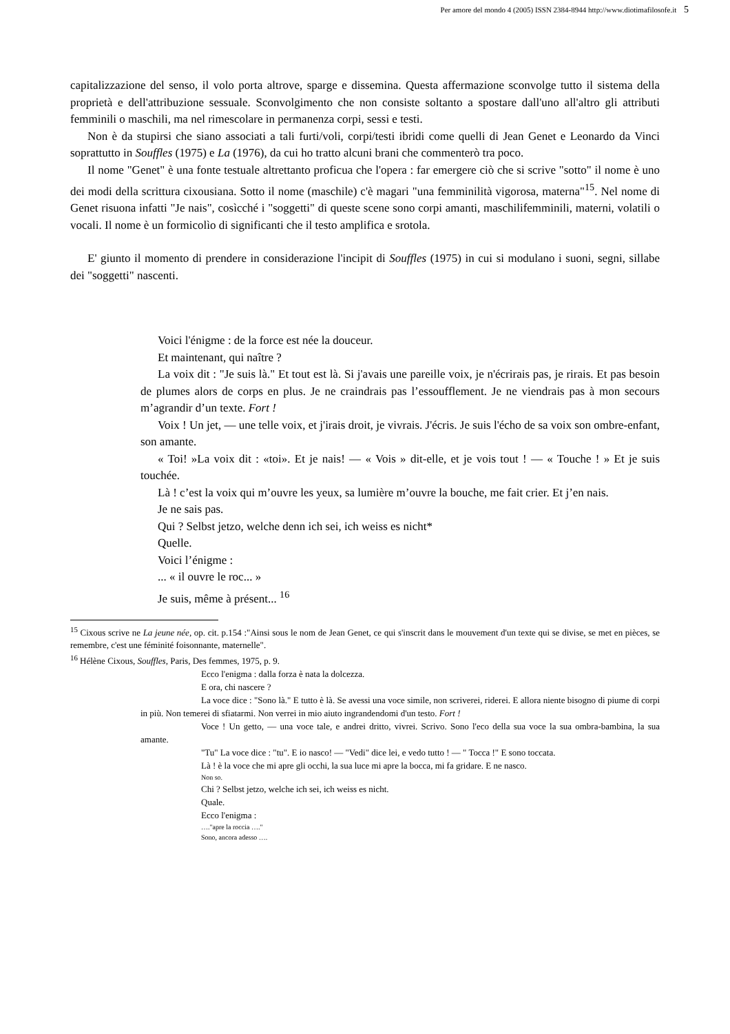Per amore del mondo 4 (2005) ISSN 2384-8944 http://www.diotimafilosofe.it 5
capitalizzazione del senso, il volo porta altrove, sparge e dissemina. Questa affermazione sconvolge tutto il sistema della proprietà e dell'attribuzione sessuale. Sconvolgimento che non consiste soltanto a spostare dall'uno all'altro gli attributi femminili o maschili, ma nel rimescolare in permanenza corpi, sessi e testi.
Non è da stupirsi che siano associati a tali furti/voli, corpi/testi ibridi come quelli di Jean Genet e Leonardo da Vinci soprattutto in Souffles (1975) e La (1976), da cui ho tratto alcuni brani che commenterò tra poco.
Il nome "Genet" è una fonte testuale altrettanto proficua che l'opera : far emergere ciò che si scrive "sotto" il nome è uno dei modi della scrittura cixousiana. Sotto il nome (maschile) c'è magari "una femminilità vigorosa, materna"<sup>15</sup>. Nel nome di Genet risuona infatti "Je nais", cosìcché i "soggetti" di queste scene sono corpi amanti, maschilifemminili, materni, volatili o vocali. Il nome è un formicolìo di significanti che il testo amplifica e srotola.
E' giunto il momento di prendere in considerazione l'incipit di Souffles (1975) in cui si modulano i suoni, segni, sillabe dei "soggetti" nascenti.
Voici l'énigme : de la force est née la douceur.
Et maintenant, qui naître ?
La voix dit : "Je suis là." Et tout est là. Si j'avais une pareille voix, je n'écrirais pas, je rirais. Et pas besoin de plumes alors de corps en plus. Je ne craindrais pas l’essoufflement. Je ne viendrais pas à mon secours m’agrandir d’un texte. Fort !
Voix ! Un jet, — une telle voix, et j'irais droit, je vivrais. J'écris. Je suis l'écho de sa voix son ombre-enfant, son amante.
« Toi! »La voix dit : «toi». Et je nais! — « Vois » dit-elle, et je vois tout ! — « Touche ! » Et je suis touchée.
Là ! c’est la voix qui m’ouvre les yeux, sa lumière m’ouvre la bouche, me fait crier. Et j’en nais.
Je ne sais pas.
Qui ? Selbst jetzo, welche denn ich sei, ich weiss es nicht*
Quelle.
Voici l’énigme :
... « il ouvre le roc... »
Je suis, même à présent... <sup>16</sup>
<sup>15</sup> Cixous scrive ne La jeune née, op. cit. p.154 :"Ainsi sous le nom de Jean Genet, ce qui s'inscrit dans le mouvement d'un texte qui se divise, se met en pièces, se remembre, c'est une féminité foisonnante, maternelle".
<sup>16</sup> Hélène Cixous, Souffles, Paris, Des femmes, 1975, p. 9.
Ecco l'enigma : dalla forza è nata la dolcezza.
E ora, chi nascere ?
La voce dice : "Sono là." E tutto è là. Se avessi una voce simile, non scriverei, riderei. E allora niente bisogno di piume di corpi in più. Non temerei di sfiatarmi. Non verrei in mio aiuto ingrandendomi d'un testo. Fort !
Voce ! Un getto, — una voce tale, e andrei dritto, vivrei. Scrivo. Sono l'eco della sua voce la sua ombra-bambina, la sua amante.
"Tu" La voce dice : "tu". E io nasco! — "Vedi" dice lei, e vedo tutto ! — " Tocca !" E sono toccata.
Là ! è la voce che mi apre gli occhi, la sua luce mi apre la bocca, mi fa gridare. E ne nasco.
Non so.
Chi ? Selbst jetzo, welche ich sei, ich weiss es nicht.
Quale.
Ecco l'enigma :
…."apre la roccia …."
Sono, ancora adesso ….